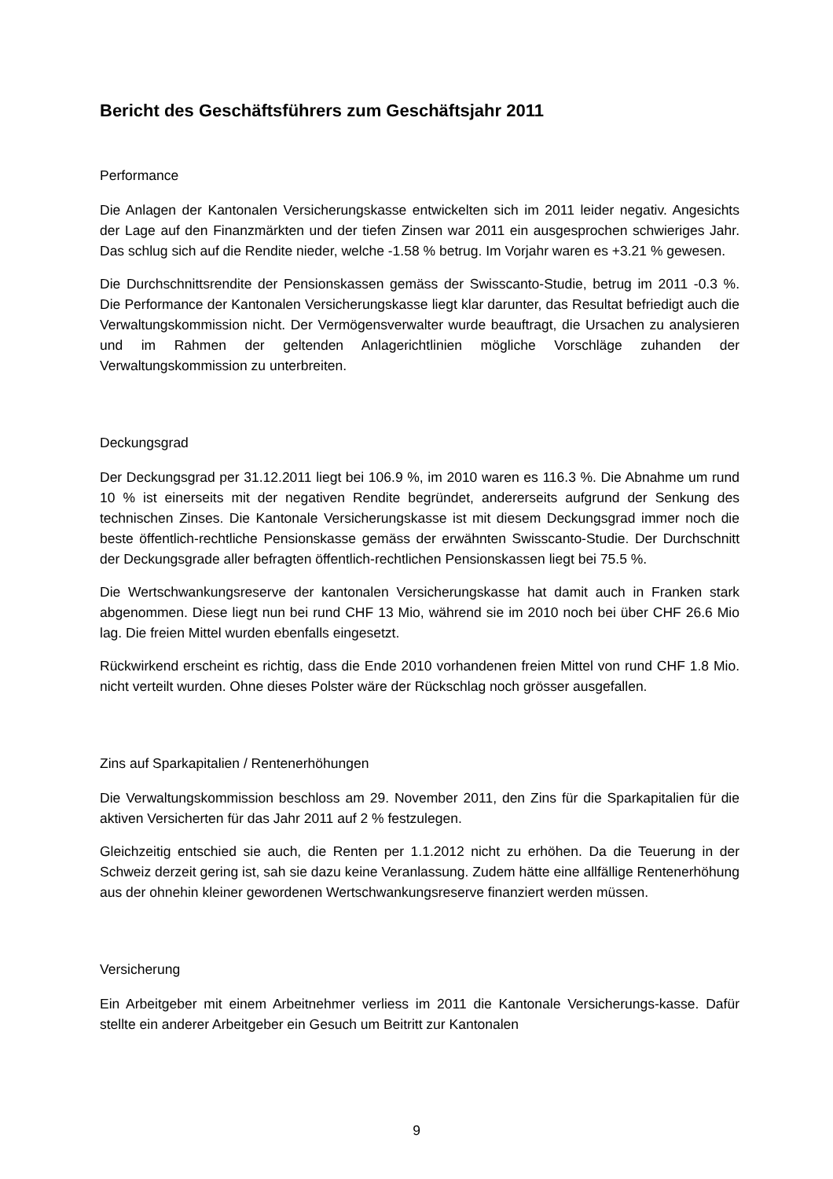Bericht des Geschäftsführers zum Geschäftsjahr 2011
Performance
Die Anlagen der Kantonalen Versicherungskasse entwickelten sich im 2011 leider negativ. Angesichts der Lage auf den Finanzmärkten und der tiefen Zinsen war 2011 ein ausgesprochen schwieriges Jahr. Das schlug sich auf die Rendite nieder, welche -1.58 % betrug. Im Vorjahr waren es +3.21 % gewesen.
Die Durchschnittsrendite der Pensionskassen gemäss der Swisscanto-Studie, betrug im 2011 -0.3 %. Die Performance der Kantonalen Versicherungskasse liegt klar darunter, das Resultat befriedigt auch die Verwaltungskommission nicht. Der Vermögensverwalter wurde beauftragt, die Ursachen zu analysieren und im Rahmen der geltenden Anlagerichtlinien mögliche Vorschläge zuhanden der Verwaltungskommission zu unterbreiten.
Deckungsgrad
Der Deckungsgrad per 31.12.2011 liegt bei 106.9 %, im 2010 waren es 116.3 %. Die Abnahme um rund 10 % ist einerseits mit der negativen Rendite begründet, andererseits aufgrund der Senkung des technischen Zinses. Die Kantonale Versicherungskasse ist mit diesem Deckungsgrad immer noch die beste öffentlich-rechtliche Pensionskasse gemäss der erwähnten Swisscanto-Studie. Der Durchschnitt der Deckungsgrade aller befragten öffentlich-rechtlichen Pensionskassen liegt bei 75.5 %.
Die Wertschwankungsreserve der kantonalen Versicherungskasse hat damit auch in Franken stark abgenommen. Diese liegt nun bei rund CHF 13 Mio, während sie im 2010 noch bei über CHF 26.6 Mio lag. Die freien Mittel wurden ebenfalls eingesetzt.
Rückwirkend erscheint es richtig, dass die Ende 2010 vorhandenen freien Mittel von rund CHF 1.8 Mio. nicht verteilt wurden. Ohne dieses Polster wäre der Rückschlag noch grösser ausgefallen.
Zins auf Sparkapitalien / Rentenerhöhungen
Die Verwaltungskommission beschloss am 29. November 2011, den Zins für die Sparkapitalien für die aktiven Versicherten für das Jahr 2011 auf 2 % festzulegen.
Gleichzeitig entschied sie auch, die Renten per 1.1.2012 nicht zu erhöhen. Da die Teuerung in der Schweiz derzeit gering ist, sah sie dazu keine Veranlassung. Zudem hätte eine allfällige Rentenerhöhung aus der ohnehin kleiner gewordenen Wertschwankungsreserve finanziert werden müssen.
Versicherung
Ein Arbeitgeber mit einem Arbeitnehmer verliess im 2011 die Kantonale Versicherungs-kasse. Dafür stellte ein anderer Arbeitgeber ein Gesuch um Beitritt zur Kantonalen
9